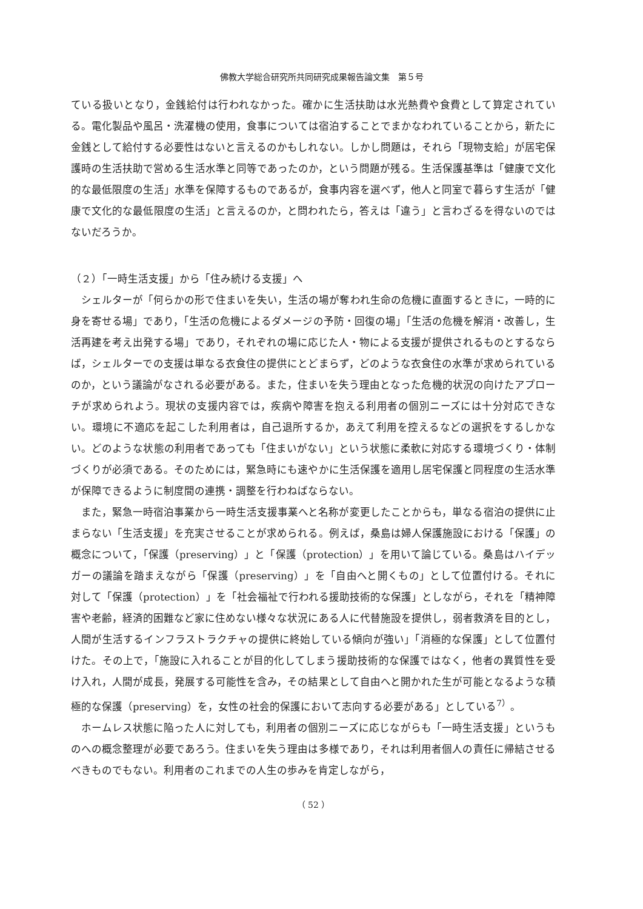佛教大学総合研究所共同研究成果報告論文集　第５号
ている扱いとなり，金銭給付は行われなかった。確かに生活扶助は水光熱費や食費として算定されている。電化製品や風呂・洗濯機の使用，食事については宿泊することでまかなわれていることから，新たに金銭として給付する必要性はないと言えるのかもしれない。しかし問題は，それら「現物支給」が居宅保護時の生活扶助で営める生活水準と同等であったのか，という問題が残る。生活保護基準は「健康で文化的な最低限度の生活」水準を保障するものであるが，食事内容を選べず，他人と同室で暮らす生活が「健康で文化的な最低限度の生活」と言えるのか，と問われたら，答えは「違う」と言わざるを得ないのではないだろうか。
（２）「一時生活支援」から「住み続ける支援」へ
シェルターが「何らかの形で住まいを失い，生活の場が奪われ生命の危機に直面するときに，一時的に身を寄せる場」であり，「生活の危機によるダメージの予防・回復の場」「生活の危機を解消・改善し，生活再建を考え出発する場」であり，それぞれの場に応じた人・物による支援が提供されるものとするならば，シェルターでの支援は単なる衣食住の提供にとどまらず，どのような衣食住の水準が求められているのか，という議論がなされる必要がある。また，住まいを失う理由となった危機的状況の向けたアプローチが求められよう。現状の支援内容では，疾病や障害を抱える利用者の個別ニーズには十分対応できない。環境に不適応を起こした利用者は，自己退所するか，あえて利用を控えるなどの選択をするしかない。どのような状態の利用者であっても「住まいがない」という状態に柔軟に対応する環境づくり・体制づくりが必須である。そのためには，緊急時にも速やかに生活保護を適用し居宅保護と同程度の生活水準が保障できるように制度間の連携・調整を行わねばならない。
また，緊急一時宿泊事業から一時生活支援事業へと名称が変更したことからも，単なる宿泊の提供に止まらない「生活支援」を充実させることが求められる。例えば，桑島は婦人保護施設における「保護」の概念について，「保護（preserving）」と「保護（protection）」を用いて論じている。桑島はハイデッガーの議論を踏まえながら「保護（preserving）」を「自由へと開くもの」として位置付ける。それに対して「保護（protection）」を「社会福祉で行われる援助技術的な保護」としながら，それを「精神障害や老齢，経済的困難など家に住めない様々な状況にある人に代替施設を提供し，弱者救済を目的とし，人間が生活するインフラストラクチャの提供に終始している傾向が強い」「消極的な保護」として位置付けた。その上で，「施設に入れることが目的化してしまう援助技術的な保護ではなく，他者の異質性を受け入れ，人間が成長，発展する可能性を含み，その結果として自由へと開かれた生が可能となるような積極的な保護（preserving）を，女性の社会的保護において志向する必要がある」としている<sup>7）</sup>。
ホームレス状態に陥った人に対しても，利用者の個別ニーズに応じながらも「一時生活支援」というものへの概念整理が必要であろう。住まいを失う理由は多様であり，それは利用者個人の責任に帰結させるべきものでもない。利用者のこれまでの人生の歩みを肯定しながら，
（ 52 ）